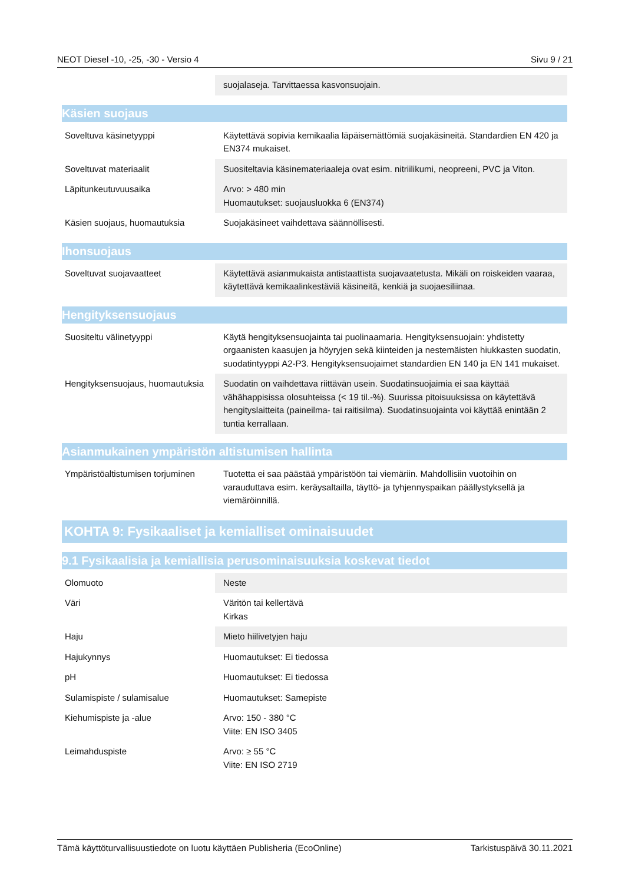NEOT Diesel -10, -25, -30 - Versio 4 Sivu 9 / 21
| | suojalaseja. Tarvittaessa kasvonsuojain. |
Käsien suojaus
| Soveltuva käsinetyyppi | Käytettävä sopivia kemikaalia läpäisemättömiä suojakäsineitä. Standardien EN 420 ja EN374 mukaiset. |
| Soveltuvat materiaalit | Suositeltavia käsinemateriaaleja ovat esim. nitriilikumi, neopreeni, PVC ja Viton. |
| Läpitunkeutuvuusaika | Arvo: > 480 min Huomautukset: suojausluokka 6 (EN374) |
| Käsien suojaus, huomautuksia | Suojakäsineet vaihdettava säännöllisesti. |
Ihonsuojaus
| Soveltuvat suojavaatteet | Käytettävä asianmukaista antistaattista suojavaatetusta. Mikäli on roiskeiden vaaraa, käytettävä kemikaalinkestäviä käsineitä, kenkiä ja suojaesiliinaa. |
Hengityksensuojaus
| Suositeltu välinetyyppi | Käytä hengityksensuojainta tai puolinaamaria. Hengityksensuojain: yhdistetty orgaanisten kaasujen ja höyryjen sekä kiinteiden ja nestemäisten hiukkasten suodatin, suodatintyyppi A2-P3. Hengityksensuojaimet standardien EN 140 ja EN 141 mukaiset. |
| Hengityksensuojaus, huomautuksia | Suodatin on vaihdettava riittävän usein. Suodatinsuojaimia ei saa käyttää vähähappisissa olosuhteissa (< 19 til.-%). Suurissa pitoisuuksissa on käytettävä hengityslaitteita (paineilma- tai raitisilma). Suodatinsuojainta voi käyttää enintään 2 tuntia kerrallaan. |
Asianmukainen ympäristön altistumisen hallinta
| Ympäristöaltistumisen torjuminen | Tuotetta ei saa päästää ympäristöön tai viemäriin. Mahdollisiin vuotoihin on varauduttava esim. keräysaltailla, täyttö- ja tyhjennyspaikan päällystyksellä ja viemäröinnillä. |
KOHTA 9: Fysikaaliset ja kemialliset ominaisuudet
9.1 Fysikaalisia ja kemiallisia perusominaisuuksia koskevat tiedot
| Olomuoto | Neste |
| Väri | Väritön tai kellertävä Kirkas |
| Haju | Mieto hiilivetyjen haju |
| Hajukynnys | Huomautukset: Ei tiedossa |
| pH | Huomautukset: Ei tiedossa |
| Sulamispiste / sulamisalue | Huomautukset: Samepiste |
| Kiehumispiste ja -alue | Arvo: 150 - 380 °C Viite: EN ISO 3405 |
| Leimahduspiste | Arvo: ≥ 55 °C Viite: EN ISO 2719 |
Tämä käyttöturvallisuustiedote on luotu käyttäen Publisheria (EcoOnline) Tarkistuspäivä 30.11.2021